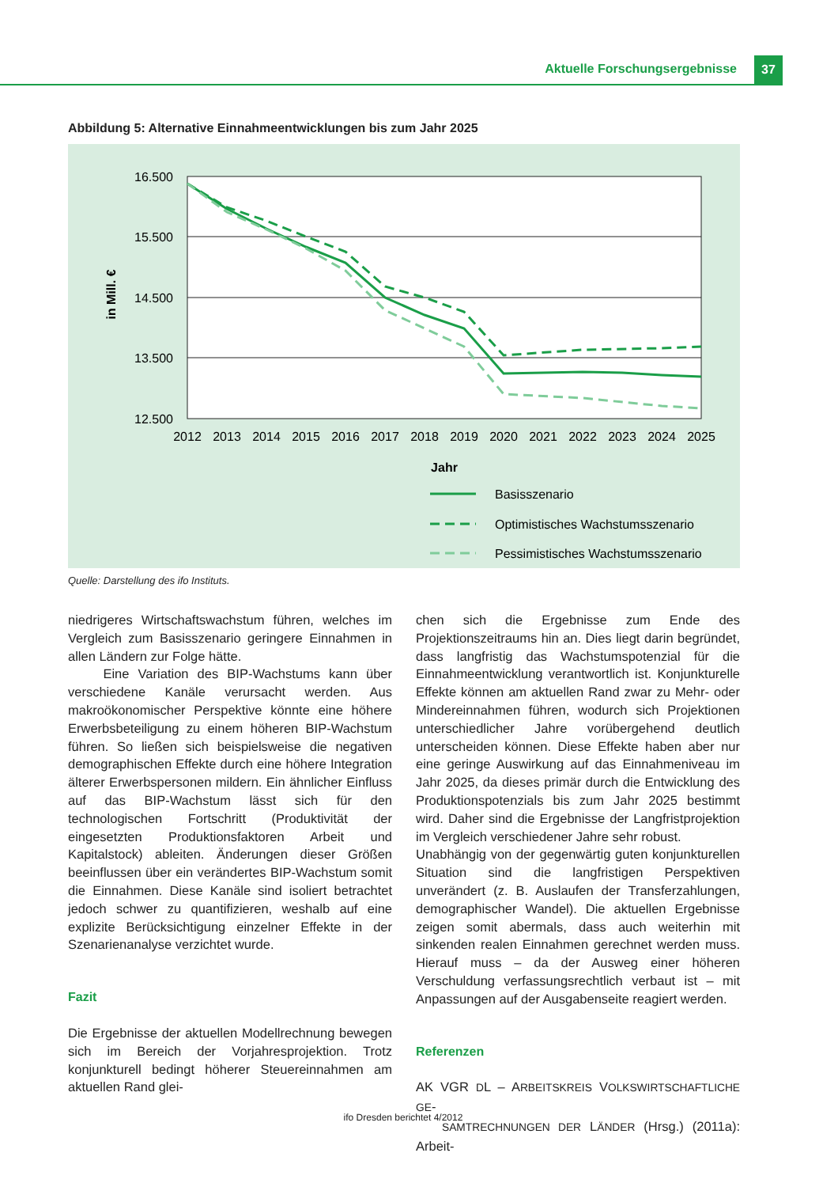Aktuelle Forschungsergebnisse 37
Abbildung 5: Alternative Einnahmeentwicklungen bis zum Jahr 2025
16.500
15.500
14.500
13.500
12.500
in Mill. €
2012
2013
2014
2015
2016
2017
2018
2019
2020
2021
2022
2023
2024
2025
Jahr
Basisszenario
Optimistisches Wachstumsszenario
Pessimistisches Wachstumsszenario
Quelle: Darstellung des ifo Instituts.
niedrigeres Wirtschaftswachstum führen, welches im Vergleich zum Basisszenario geringere Einnahmen in allen Ländern zur Folge hätte.
Eine Variation des BIP-Wachstums kann über verschiedene Kanäle verursacht werden. Aus makroökonomischer Perspektive könnte eine höhere Erwerbsbeteiligung zu einem höheren BIP-Wachstum führen. So ließen sich beispielsweise die negativen demographischen Effekte durch eine höhere Integration älterer Erwerbspersonen mildern. Ein ähnlicher Einfluss auf das BIP-Wachstum lässt sich für den technologischen Fortschritt (Produktivität der eingesetzten Produktionsfaktoren Arbeit und Kapitalstock) ableiten. Änderungen dieser Größen beeinflussen über ein verändertes BIP-Wachstum somit die Einnahmen. Diese Kanäle sind isoliert betrachtet jedoch schwer zu quantifizieren, weshalb auf eine explizite Berücksichtigung einzelner Effekte in der Szenarienanalyse verzichtet wurde.
Fazit
Die Ergebnisse der aktuellen Modellrechnung bewegen sich im Bereich der Vorjahresprojektion. Trotz konjunkturell bedingt höherer Steuereinnahmen am aktuellen Rand glei-
chen sich die Ergebnisse zum Ende des Projektionszeitraums hin an. Dies liegt darin begründet, dass langfristig das Wachstumspotenzial für die Einnahmeentwicklung verantwortlich ist. Konjunkturelle Effekte können am aktuellen Rand zwar zu Mehr- oder Mindereinnahmen führen, wodurch sich Projektionen unterschiedlicher Jahre vorübergehend deutlich unterscheiden können. Diese Effekte haben aber nur eine geringe Auswirkung auf das Einnahmeniveau im Jahr 2025, da dieses primär durch die Entwicklung des Produktionspotenzials bis zum Jahr 2025 bestimmt wird. Daher sind die Ergebnisse der Langfristprojektion im Vergleich verschiedener Jahre sehr robust.
Unabhängig von der gegenwärtig guten konjunkturellen Situation sind die langfristigen Perspektiven unverändert (z. B. Auslaufen der Transferzahlungen, demographischer Wandel). Die aktuellen Ergebnisse zeigen somit abermals, dass auch weiterhin mit sinkenden realen Einnahmen gerechnet werden muss. Hierauf muss – da der Ausweg einer höheren Verschuldung verfassungsrechtlich verbaut ist – mit Anpassungen auf der Ausgabenseite reagiert werden.
Referenzen
AK VGR DL – ARBEITSKREIS VOLKSWIRTSCHAFTLICHE GE-
SAMTRECHNUNGEN DER LÄNDER (Hrsg.) (2011a): Arbeit-
ifo Dresden berichtet 4/2012